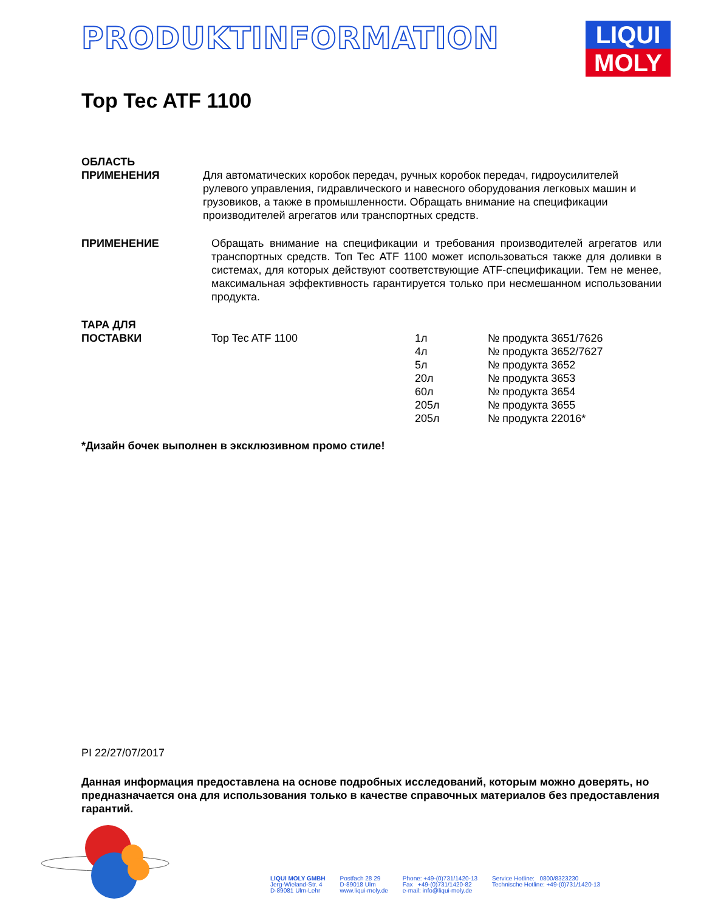PRODUKTINFORMATION
LIQUI
MOLY
Top Tec ATF 1100
ОБЛАСТЬ
ПРИМЕНЕНИЯ
Для автоматических коробок передач, ручных коробок передач, гидроусилителей рулевого управления, гидравлического и навесного оборудования легковых машин и грузовиков, а также в промышленности. Обращать внимание на спецификации производителей агрегатов или транспортных средств.
ПРИМЕНЕНИЕ Обращать внимание на спецификации и требования производителей агрегатов или транспортных средств. Топ Тес ATF 1100 может использоваться также для доливки в системах, для которых действуют соответствующие ATF-спецификации. Тем не менее, максимальная эффективность гарантируется только при несмешанном использовании продукта.
ТАРА ДЛЯ
ПОСТАВКИ
| Top Tec ATF 1100 | 1л | № продукта 3651/7626 |
| | 4л | № продукта 3652/7627 |
| | 5л | № продукта 3652 |
| | 20л | № продукта 3653 |
| | 60л | № продукта 3654 |
| | 205л | № продукта 3655 |
| | 205л | № продукта 22016* |
*Дизайн бочек выполнен в эксклюзивном промо стиле!
PI 22/27/07/2017
Данная информация предоставлена на основе подробных исследований, которым можно доверять, но предназначается она для использования только в качестве справочных материалов без предоставления гарантий.
LIQUI MOLY GMBH
Jerg-Wieland-Str. 4
D-89081 Ulm-Lehr
Postfach 28 29
D-89018 Ulm
www.liqui-moly.de
Phone: +49-(0)731/1420-13
Fax +49-(0)731/1420-82
e-mail: info@liqui-moly.de
Service Hotline: 0800/8323230
Technische Hotline: +49-(0)731/1420-13